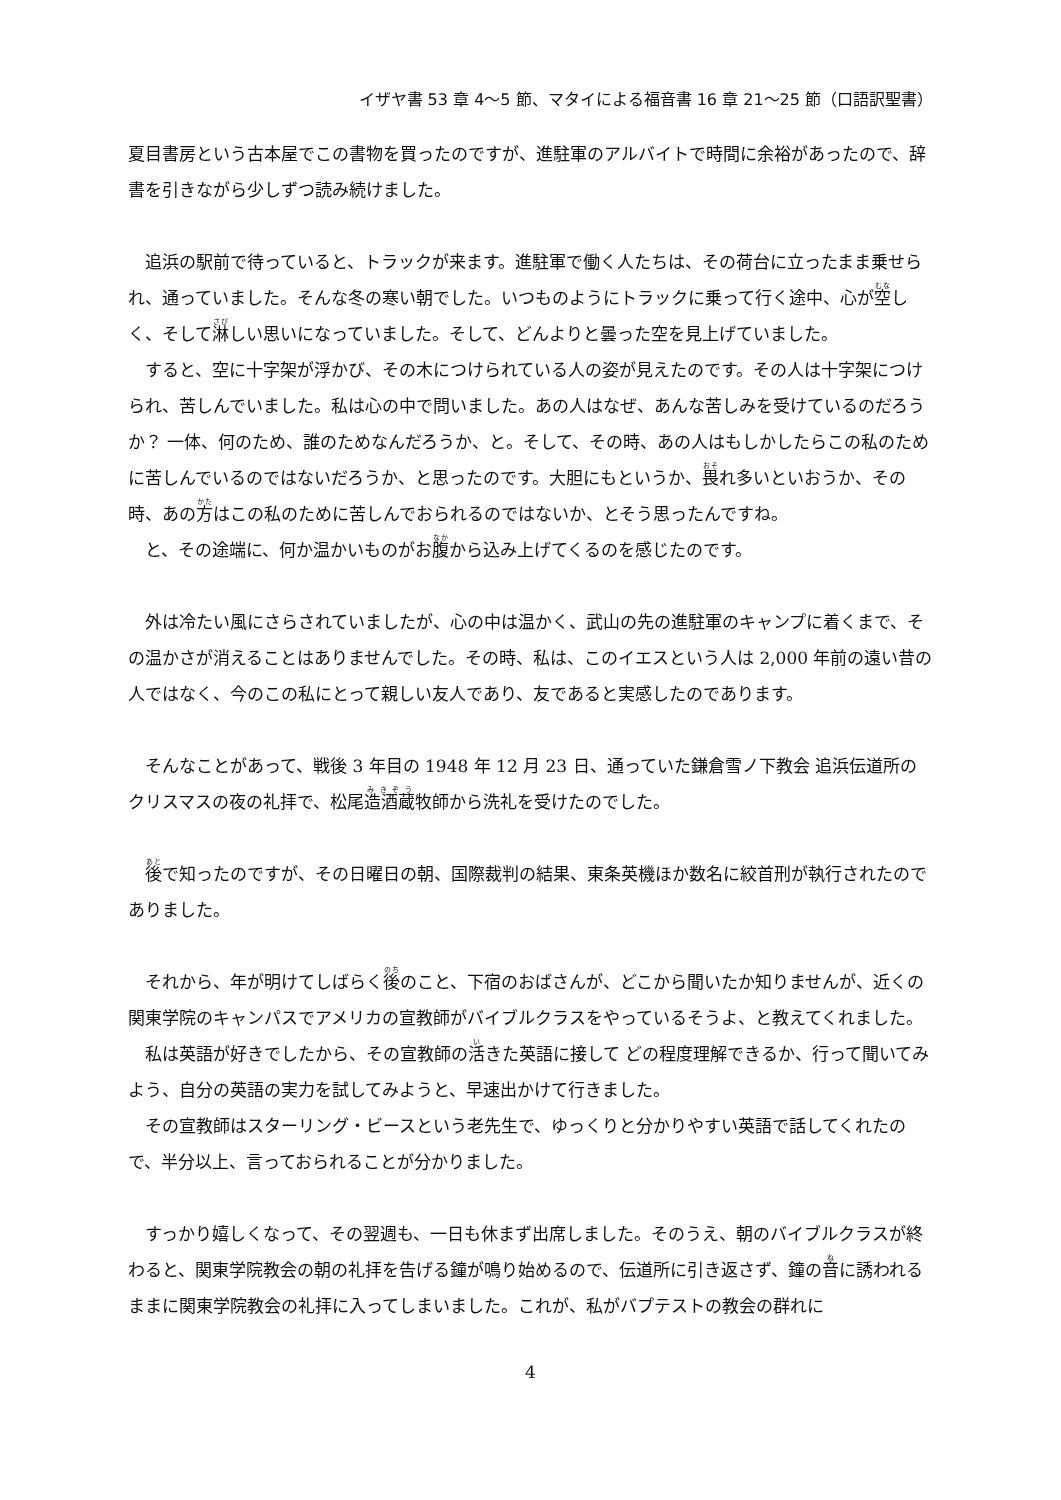イザヤ書 53 章 4～5 節、マタイによる福音書 16 章 21～25 節（口語訳聖書）
夏目書房という古本屋でこの書物を買ったのですが、進駐軍のアルバイトで時間に余裕があったので、辞書を引きながら少しずつ読み続けました。
　追浜の駅前で待っていると、トラックが来ます。進駐軍で働く人たちは、その荷台に立ったまま乗せられ、通っていました。そんな冬の寒い朝でした。いつものようにトラックに乗って行く途中、心が空しく、そして淋しい思いになっていました。そして、どんよりと曇った空を見上げていました。
　すると、空に十字架が浮かび、その木につけられている人の姿が見えたのです。その人は十字架につけられ、苦しんでいました。私は心の中で問いました。あの人はなぜ、あんな苦しみを受けているのだろうか？ 一体、何のため、誰のためなんだろうか、と。そして、その時、あの人はもしかしたらこの私のために苦しんでいるのではないだろうか、と思ったのです。大胆にもというか、畏れ多いといおうか、その時、あの方はこの私のために苦しんでおられるのではないか、とそう思ったんですね。
　と、その途端に、何か温かいものがお腹から込み上げてくるのを感じたのです。
　外は冷たい風にさらされていましたが、心の中は温かく、武山の先の進駐軍のキャンプに着くまで、その温かさが消えることはありませんでした。その時、私は、このイエスという人は 2,000 年前の遠い昔の人ではなく、今のこの私にとって親しい友人であり、友であると実感したのであります。
　そんなことがあって、戦後 3 年目の 1948 年 12 月 23 日、通っていた鎌倉雪ノ下教会 追浜伝道所のクリスマスの夜の礼拝で、松尾造酒蔵牧師から洗礼を受けたのでした。
　後で知ったのですが、その日曜日の朝、国際裁判の結果、東条英機ほか数名に絞首刑が執行されたのでありました。
　それから、年が明けてしばらく後のこと、下宿のおばさんが、どこから聞いたか知りませんが、近くの関東学院のキャンパスでアメリカの宣教師がバイブルクラスをやっているそうよ、と教えてくれました。
　私は英語が好きでしたから、その宣教師の活きた英語に接して どの程度理解できるか、行って聞いてみよう、自分の英語の実力を試してみようと、早速出かけて行きました。
　その宣教師はスターリング・ビースという老先生で、ゆっくりと分かりやすい英語で話してくれたので、半分以上、言っておられることが分かりました。
　すっかり嬉しくなって、その翌週も、一日も休まず出席しました。そのうえ、朝のバイブルクラスが終わると、関東学院教会の朝の礼拝を告げる鐘が鳴り始めるので、伝道所に引き返さず、鐘の音に誘われるままに関東学院教会の礼拝に入ってしまいました。これが、私がバプテストの教会の群れに
4